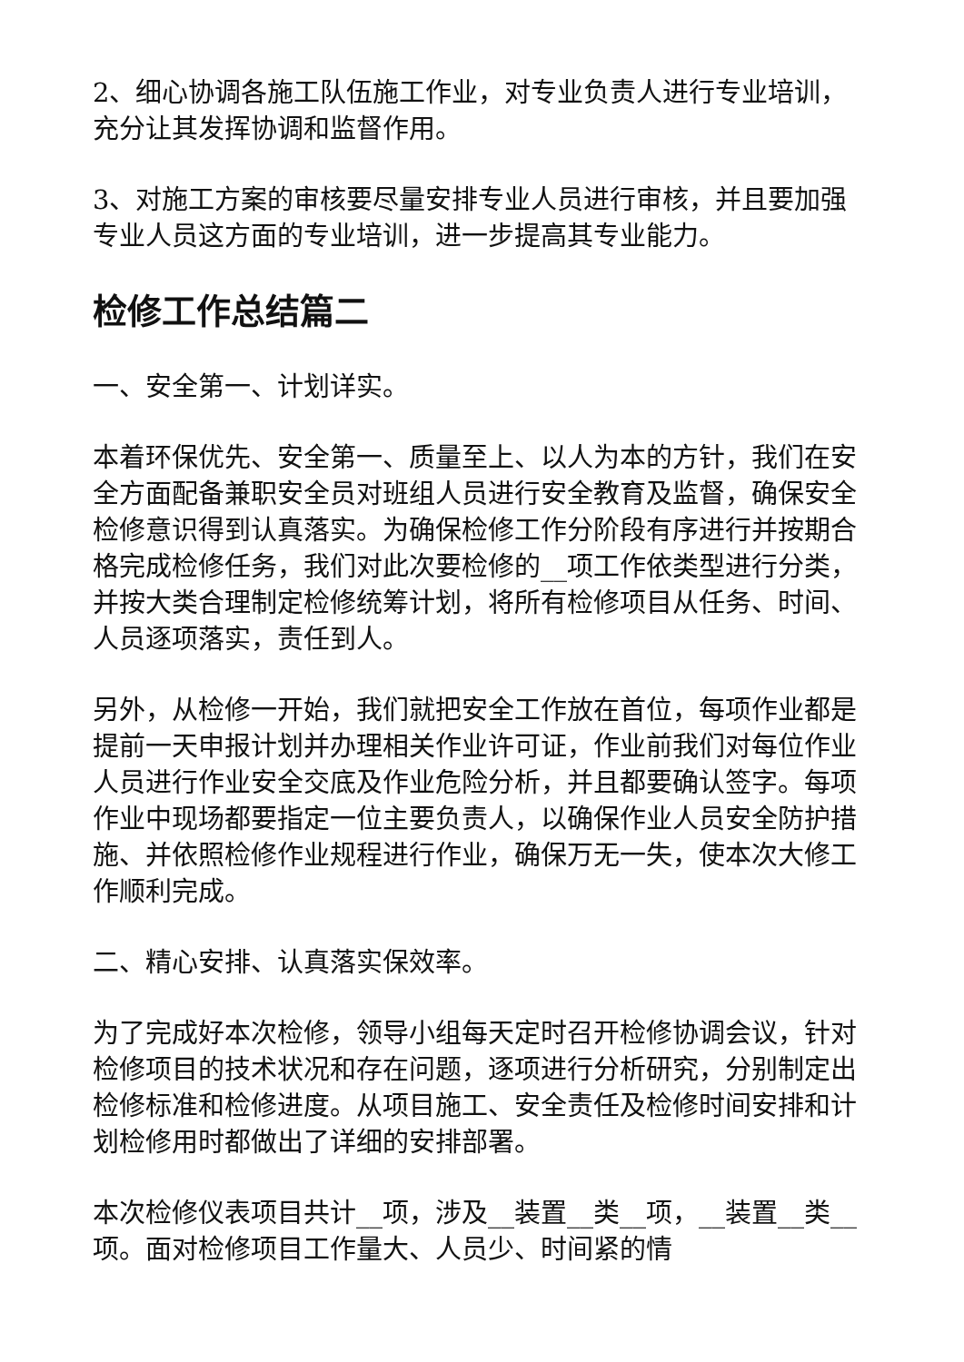2、细心协调各施工队伍施工作业，对专业负责人进行专业培训，充分让其发挥协调和监督作用。
3、对施工方案的审核要尽量安排专业人员进行审核，并且要加强专业人员这方面的专业培训，进一步提高其专业能力。
检修工作总结篇二
一、安全第一、计划详实。
本着环保优先、安全第一、质量至上、以人为本的方针，我们在安全方面配备兼职安全员对班组人员进行安全教育及监督，确保安全检修意识得到认真落实。为确保检修工作分阶段有序进行并按期合格完成检修任务，我们对此次要检修的__项工作依类型进行分类，并按大类合理制定检修统筹计划，将所有检修项目从任务、时间、人员逐项落实，责任到人。
另外，从检修一开始，我们就把安全工作放在首位，每项作业都是提前一天申报计划并办理相关作业许可证，作业前我们对每位作业人员进行作业安全交底及作业危险分析，并且都要确认签字。每项作业中现场都要指定一位主要负责人，以确保作业人员安全防护措施、并依照检修作业规程进行作业，确保万无一失，使本次大修工作顺利完成。
二、精心安排、认真落实保效率。
为了完成好本次检修，领导小组每天定时召开检修协调会议，针对检修项目的技术状况和存在问题，逐项进行分析研究，分别制定出检修标准和检修进度。从项目施工、安全责任及检修时间安排和计划检修用时都做出了详细的安排部署。
本次检修仪表项目共计__项，涉及__装置__类__项，__装置__类__项。面对检修项目工作量大、人员少、时间紧的情